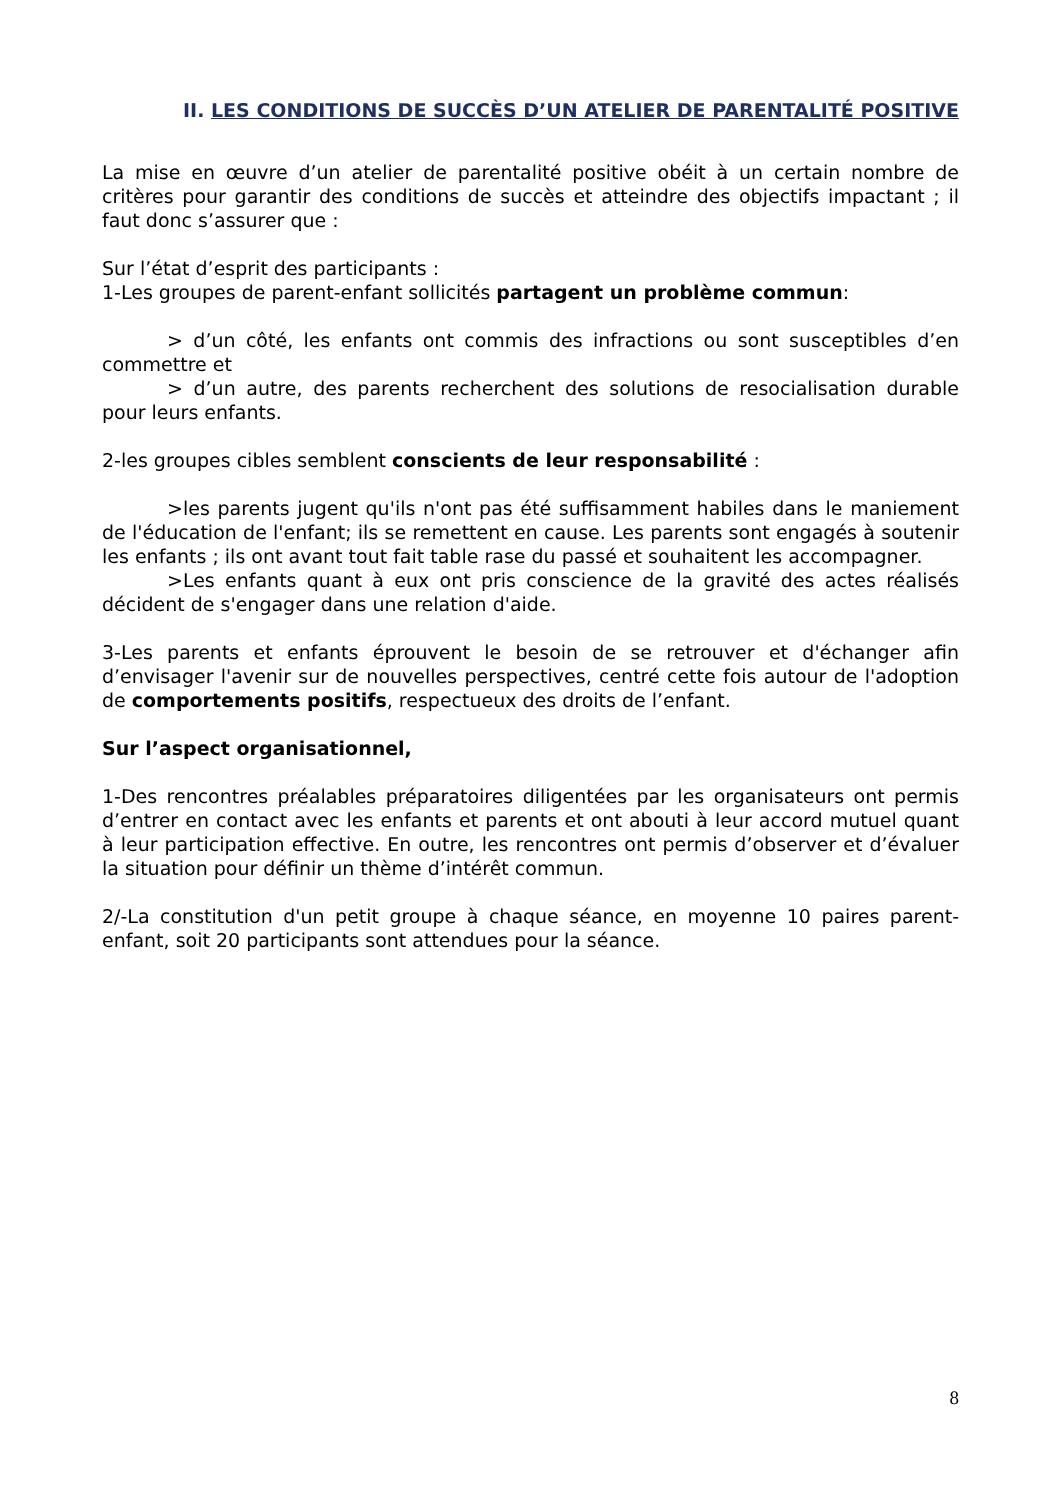II. LES CONDITIONS DE SUCCÈS D’UN ATELIER DE PARENTALITÉ POSITIVE
La mise en œuvre d’un atelier de parentalité positive obéit à un certain nombre de critères pour garantir des conditions de succès et atteindre des objectifs impactant ; il faut donc s’assurer que :
Sur l’état d’esprit des participants :
1-Les groupes de parent-enfant sollicités partagent un problème commun:
> d’un côté, les enfants ont commis des infractions ou sont susceptibles d’en commettre et
> d’un autre, des parents recherchent des solutions de resocialisation durable pour leurs enfants.
2-les groupes cibles semblent conscients de leur responsabilité :
>les parents jugent qu'ils n'ont pas été suffisamment habiles dans le maniement de l'éducation de l'enfant; ils se remettent en cause. Les parents sont engagés à soutenir les enfants ; ils ont avant tout fait table rase du passé et souhaitent les accompagner.
>Les enfants quant à eux ont pris conscience de la gravité des actes réalisés décident de s'engager dans une relation d'aide.
3-Les parents et enfants éprouvent le besoin de se retrouver et d'échanger afin d’envisager l'avenir sur de nouvelles perspectives, centré cette fois autour de l'adoption de comportements positifs, respectueux des droits de l’enfant.
Sur l’aspect organisationnel,
1-Des rencontres préalables préparatoires diligentées par les organisateurs ont permis d’entrer en contact avec les enfants et parents et ont abouti à leur accord mutuel quant à leur participation effective. En outre, les rencontres ont permis d’observer et d’évaluer la situation pour définir un thème d’intérêt commun.
2/-La constitution d'un petit groupe à chaque séance, en moyenne 10 paires parent-enfant, soit 20 participants sont attendues pour la séance.
8